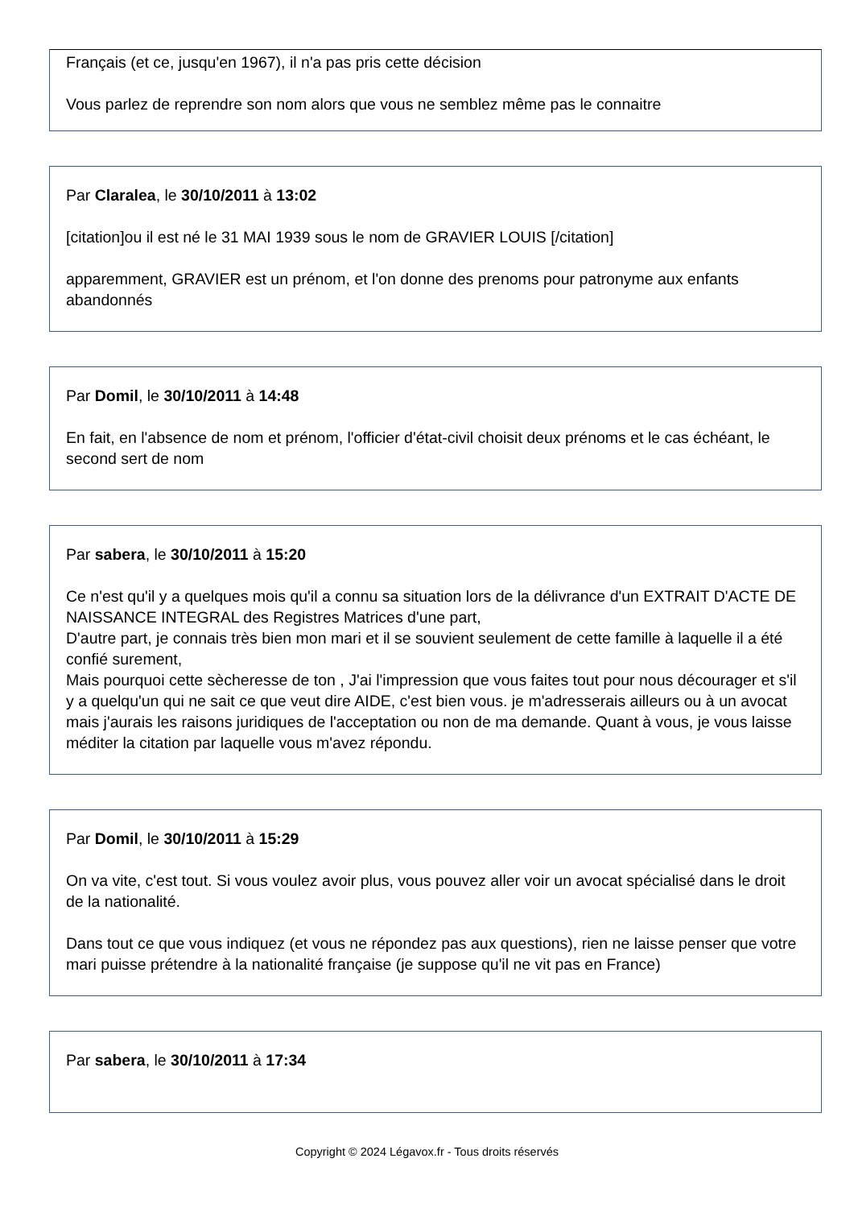Français (et ce, jusqu'en 1967), il n'a pas pris cette décision
Vous parlez de reprendre son nom alors que vous ne semblez même pas le connaitre
Par Claralea, le 30/10/2011 à 13:02
[citation]ou il est né le 31 MAI 1939 sous le nom de GRAVIER LOUIS [/citation]
apparemment, GRAVIER est un prénom, et l'on donne des prenoms pour patronyme aux enfants abandonnés
Par Domil, le 30/10/2011 à 14:48
En fait, en l'absence de nom et prénom, l'officier d'état-civil choisit deux prénoms et le cas échéant, le second sert de nom
Par sabera, le 30/10/2011 à 15:20
Ce n'est qu'il y a quelques mois qu'il a connu sa situation lors de la délivrance d'un EXTRAIT D'ACTE DE NAISSANCE INTEGRAL des Registres Matrices d'une part,
D'autre part, je connais très bien mon mari et il se souvient seulement de cette famille à laquelle il a été confié surement,
Mais pourquoi cette sècheresse de ton , J'ai l'impression que vous faites tout pour nous décourager et s'il y a quelqu'un qui ne sait ce que veut dire AIDE, c'est bien vous. je m'adresserais ailleurs ou à un avocat mais j'aurais les raisons juridiques de l'acceptation ou non de ma demande. Quant à vous, je vous laisse méditer la citation par laquelle vous m'avez répondu.
Par Domil, le 30/10/2011 à 15:29
On va vite, c'est tout. Si vous voulez avoir plus, vous pouvez aller voir un avocat spécialisé dans le droit de la nationalité.
Dans tout ce que vous indiquez (et vous ne répondez pas aux questions), rien ne laisse penser que votre mari puisse prétendre à la nationalité française (je suppose qu'il ne vit pas en France)
Par sabera, le 30/10/2011 à 17:34
Copyright © 2024 Légavox.fr - Tous droits réservés